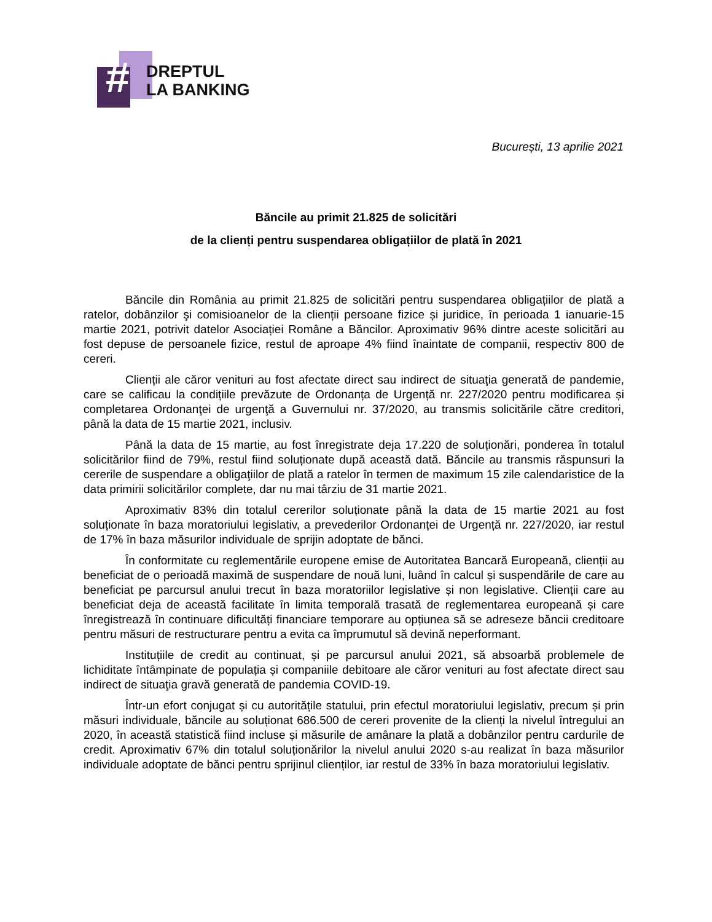#
DREPTUL
LA BANKING
București, 13 aprilie 2021
Băncile au primit 21.825 de solicitări
de la clienți pentru suspendarea obligațiilor de plată în 2021
Băncile din România au primit 21.825 de solicitări pentru suspendarea obligațiilor de plată a ratelor, dobânzilor şi comisioanelor de la clienții persoane fizice și juridice, în perioada 1 ianuarie-15 martie 2021, potrivit datelor Asociației Române a Băncilor. Aproximativ 96% dintre aceste solicitări au fost depuse de persoanele fizice, restul de aproape 4% fiind înaintate de companii, respectiv 800 de cereri.
Clienții ale căror venituri au fost afectate direct sau indirect de situaţia generată de pandemie, care se calificau la condițiile prevăzute de Ordonanța de Urgență nr. 227/2020 pentru modificarea și completarea Ordonanţei de urgenţă a Guvernului nr. 37/2020, au transmis solicitările către creditori, până la data de 15 martie 2021, inclusiv.
Până la data de 15 martie, au fost înregistrate deja 17.220 de soluționări, ponderea în totalul solicitărilor fiind de 79%, restul fiind soluționate după această dată. Băncile au transmis răspunsuri la cererile de suspendare a obligaţiilor de plată a ratelor în termen de maximum 15 zile calendaristice de la data primirii solicitărilor complete, dar nu mai târziu de 31 martie 2021.
Aproximativ 83% din totalul cererilor soluționate până la data de 15 martie 2021 au fost soluționate în baza moratoriului legislativ, a prevederilor Ordonanței de Urgență nr. 227/2020, iar restul de 17% în baza măsurilor individuale de sprijin adoptate de bănci.
În conformitate cu reglementările europene emise de Autoritatea Bancară Europeană, clienții au beneficiat de o perioadă maximă de suspendare de nouă luni, luând în calcul și suspendările de care au beneficiat pe parcursul anului trecut în baza moratoriilor legislative și non legislative. Clienții care au beneficiat deja de această facilitate în limita temporală trasată de reglementarea europeană și care înregistrează în continuare dificultăți financiare temporare au opțiunea să se adreseze băncii creditoare pentru măsuri de restructurare pentru a evita ca împrumutul să devină neperformant.
Instituțiile de credit au continuat, și pe parcursul anului 2021, să absoarbă problemele de lichiditate întâmpinate de populația și companiile debitoare ale căror venituri au fost afectate direct sau indirect de situaţia gravă generată de pandemia COVID-19.
Într-un efort conjugat și cu autoritățile statului, prin efectul moratoriului legislativ, precum și prin măsuri individuale, băncile au soluționat 686.500 de cereri provenite de la clienți la nivelul întregului an 2020, în această statistică fiind incluse și măsurile de amânare la plată a dobânzilor pentru cardurile de credit. Aproximativ 67% din totalul soluționărilor la nivelul anului 2020 s-au realizat în baza măsurilor individuale adoptate de bănci pentru sprijinul clienților, iar restul de 33% în baza moratoriului legislativ.